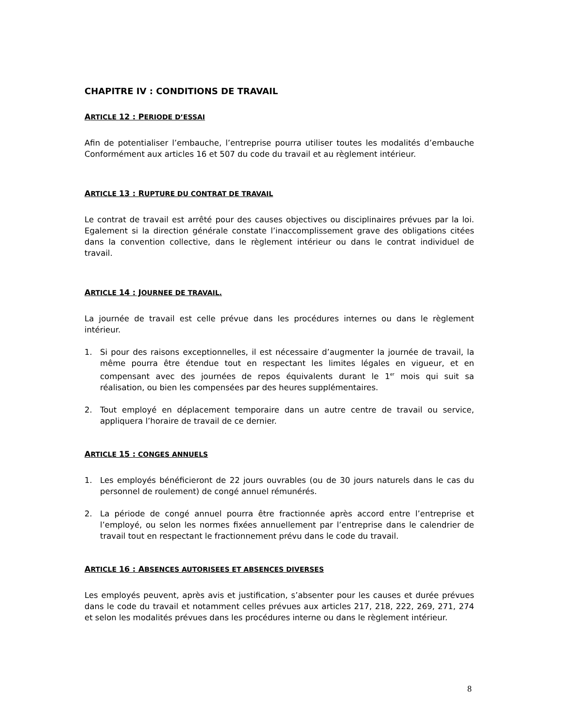CHAPITRE IV : CONDITIONS DE TRAVAIL
ARTICLE 12 : PERIODE D’ESSAI
Afin de potentialiser l’embauche, l’entreprise pourra utiliser toutes les modalités d’embauche Conformément aux articles 16 et 507 du code du travail et au règlement intérieur.
ARTICLE 13 : RUPTURE DU CONTRAT DE TRAVAIL
Le contrat de travail est arrêté pour des causes objectives ou disciplinaires prévues par la loi. Egalement si la direction générale constate l’inaccomplissement grave des obligations citées dans la convention collective, dans le règlement intérieur ou dans le contrat individuel de travail.
ARTICLE 14 : JOURNEE DE TRAVAIL.
La journée de travail est celle prévue dans les procédures internes ou dans le règlement intérieur.
1. Si pour des raisons exceptionnelles, il est nécessaire d’augmenter la journée de travail, la même pourra être étendue tout en respectant les limites légales en vigueur, et en compensant avec des journées de repos équivalents durant le 1<sup>er</sup> mois qui suit sa réalisation, ou bien les compensées par des heures supplémentaires.
2. Tout employé en déplacement temporaire dans un autre centre de travail ou service, appliquera l’horaire de travail de ce dernier.
ARTICLE 15 : CONGES ANNUELS
1. Les employés bénéficieront de 22 jours ouvrables (ou de 30 jours naturels dans le cas du personnel de roulement) de congé annuel rémunérés.
2. La période de congé annuel pourra être fractionnée après accord entre l’entreprise et l’employé, ou selon les normes fixées annuellement par l’entreprise dans le calendrier de travail tout en respectant le fractionnement prévu dans le code du travail.
ARTICLE 16 : ABSENCES AUTORISEES ET ABSENCES DIVERSES
Les employés peuvent, après avis et justification, s’absenter pour les causes et durée prévues dans le code du travail et notamment celles prévues aux articles 217, 218, 222, 269, 271, 274 et selon les modalités prévues dans les procédures interne ou dans le règlement intérieur.
8